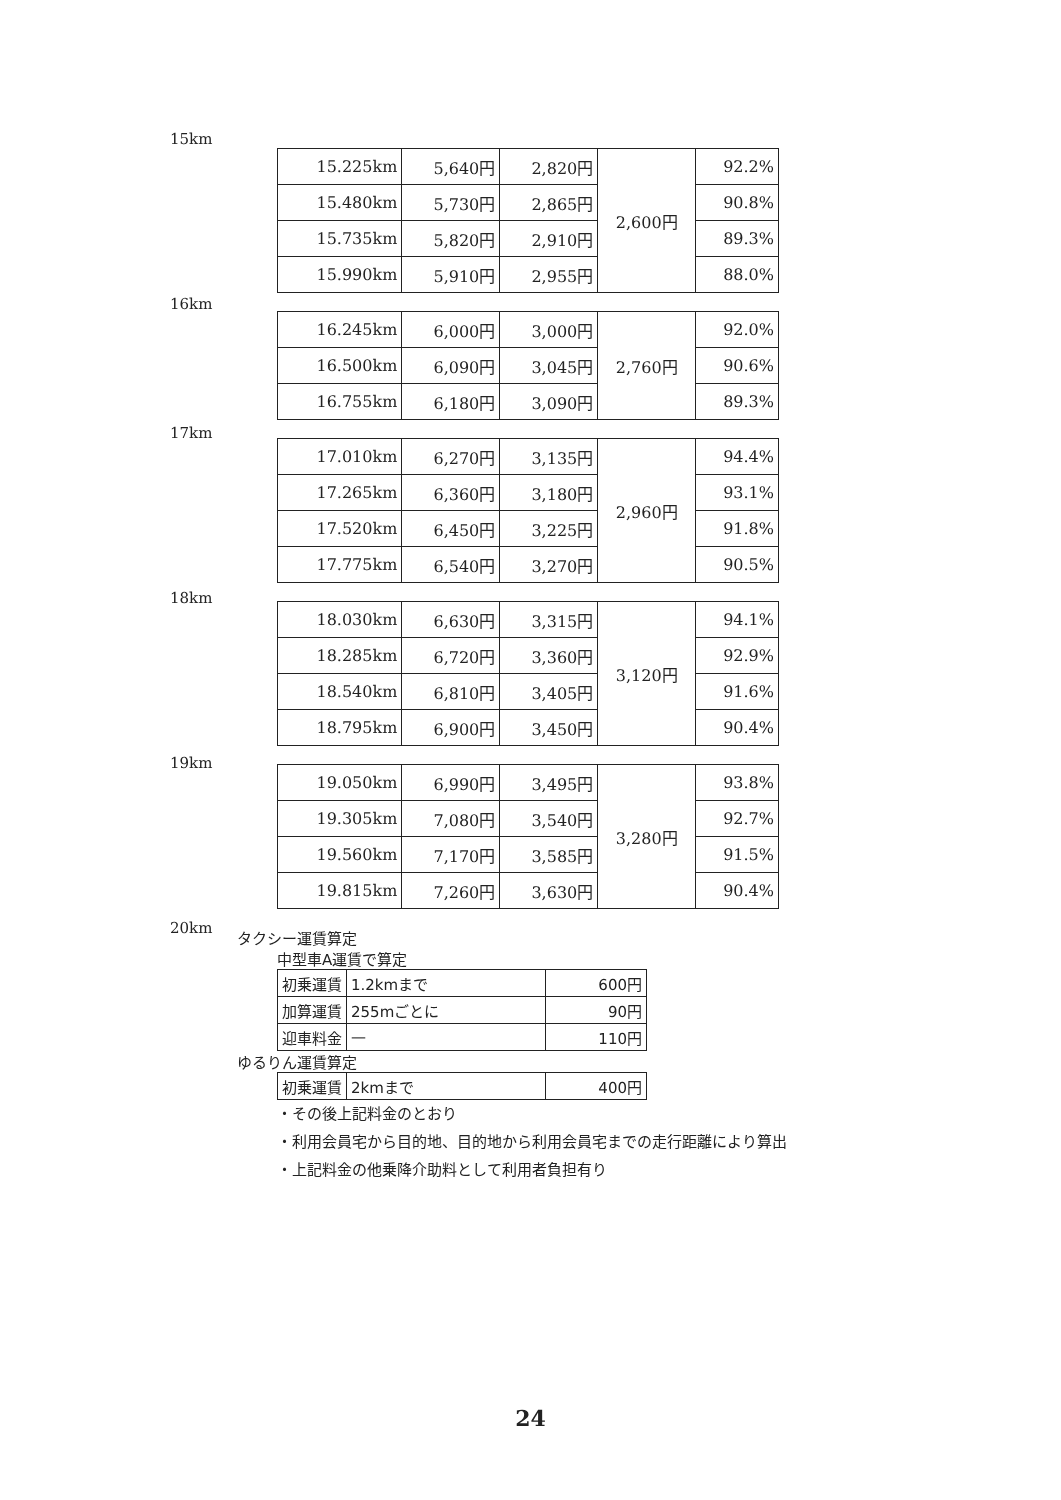15km
16km
17km
18km
19km
20km
| 15.225km | 5,640円 | 2,820円 | 2,600円 | 92.2% |
| 15.480km | 5,730円 | 2,865円 | | 90.8% |
| 15.735km | 5,820円 | 2,910円 | | 89.3% |
| 15.990km | 5,910円 | 2,955円 | | 88.0% |
| 16.245km | 6,000円 | 3,000円 | 2,760円 | 92.0% |
| 16.500km | 6,090円 | 3,045円 | | 90.6% |
| 16.755km | 6,180円 | 3,090円 | | 89.3% |
| 17.010km | 6,270円 | 3,135円 | 2,960円 | 94.4% |
| 17.265km | 6,360円 | 3,180円 | | 93.1% |
| 17.520km | 6,450円 | 3,225円 | | 91.8% |
| 17.775km | 6,540円 | 3,270円 | | 90.5% |
| 18.030km | 6,630円 | 3,315円 | 3,120円 | 94.1% |
| 18.285km | 6,720円 | 3,360円 | | 92.9% |
| 18.540km | 6,810円 | 3,405円 | | 91.6% |
| 18.795km | 6,900円 | 3,450円 | | 90.4% |
| 19.050km | 6,990円 | 3,495円 | 3,280円 | 93.8% |
| 19.305km | 7,080円 | 3,540円 | | 92.7% |
| 19.560km | 7,170円 | 3,585円 | | 91.5% |
| 19.815km | 7,260円 | 3,630円 | | 90.4% |
タクシー運賃算定
中型車A運賃で算定
| 初乗運賃 | 1.2kmまで | 600円 |
| 加算運賃 | 255mごとに | 90円 |
| 迎車料金 | — | 110円 |
ゆるりん運賃算定
| 初乗運賃 | 2kmまで | 400円 |
・その後上記料金のとおり
・利用会員宅から目的地、目的地から利用会員宅までの走行距離により算出
・上記料金の他乗降介助料として利用者負担有り
24